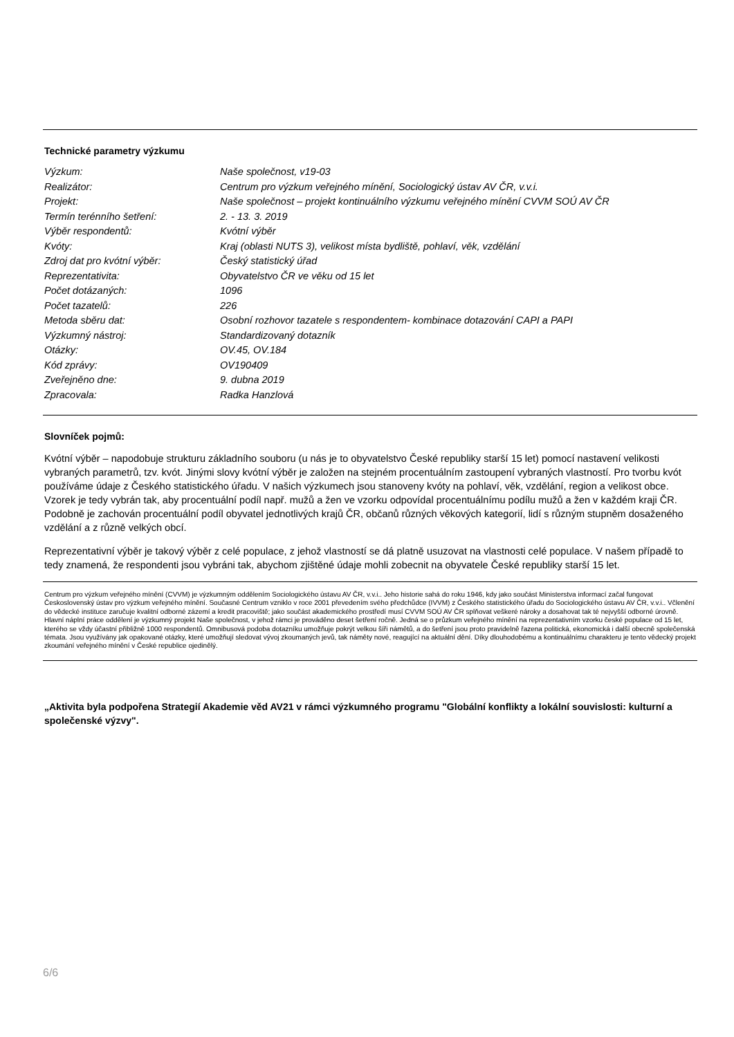Technické parametry výzkumu
| Výzkum: | Naše společnost, v19-03 |
| Realizátor: | Centrum pro výzkum veřejného mínění, Sociologický ústav AV ČR, v.v.i. |
| Projekt: | Naše společnost – projekt kontinuálního výzkumu veřejného mínění CVVM SOÚ AV ČR |
| Termín terénního šetření: | 2. - 13. 3. 2019 |
| Výběr respondentů: | Kvótní výběr |
| Kvóty: | Kraj (oblasti NUTS 3), velikost místa bydliště, pohlaví, věk, vzdělání |
| Zdroj dat pro kvótní výběr: | Český statistický úřad |
| Reprezentativita: | Obyvatelstvo ČR ve věku od 15 let |
| Počet dotázaných: | 1096 |
| Počet tazatelů: | 226 |
| Metoda sběru dat: | Osobní rozhovor tazatele s respondentem- kombinace dotazování CAPI a PAPI |
| Výzkumný nástroj: | Standardizovaný dotazník |
| Otázky: | OV.45, OV.184 |
| Kód zprávy: | OV190409 |
| Zveřejněno dne: | 9. dubna 2019 |
| Zpracovala: | Radka Hanzlová |
Slovníček pojmů:
Kvótní výběr – napodobuje strukturu základního souboru (u nás je to obyvatelstvo České republiky starší 15 let) pomocí nastavení velikosti vybraných parametrů, tzv. kvót. Jinými slovy kvótní výběr je založen na stejném procentuálním zastoupení vybraných vlastností. Pro tvorbu kvót používáme údaje z Českého statistického úřadu. V našich výzkumech jsou stanoveny kvóty na pohlaví, věk, vzdělání, region a velikost obce. Vzorek je tedy vybrán tak, aby procentuální podíl např. mužů a žen ve vzorku odpovídal procentuálnímu podílu mužů a žen v každém kraji ČR. Podobně je zachován procentuální podíl obyvatel jednotlivých krajů ČR, občanů různých věkových kategorií, lidí s různým stupněm dosaženého vzdělání a z různě velkých obcí.
Reprezentativní výběr je takový výběr z celé populace, z jehož vlastností se dá platně usuzovat na vlastnosti celé populace. V našem případě to tedy znamená, že respondenti jsou vybráni tak, abychom zjištěné údaje mohli zobecnit na obyvatele České republiky starší 15 let.
Centrum pro výzkum veřejného mínění (CVVM) je výzkumným oddělením Sociologického ústavu AV ČR, v.v.i.. Jeho historie sahá do roku 1946, kdy jako součást Ministerstva informací začal fungovat Československý ústav pro výzkum veřejného mínění. Současné Centrum vzniklo v roce 2001 převedením svého předchůdce (IVVM) z Českého statistického úřadu do Sociologického ústavu AV ČR, v.v.i.. Včlenění do vědecké instituce zaručuje kvalitní odborné zázemí a kredit pracoviště; jako součást akademického prostředí musí CVVM SOÚ AV ČR splňovat veškeré nároky a dosahovat tak té nejvyšší odborné úrovně. Hlavní náplní práce oddělení je výzkumný projekt Naše společnost, v jehož rámci je prováděno deset šetření ročně. Jedná se o průzkum veřejného mínění na reprezentativním vzorku české populace od 15 let, kterého se vždy účastní přibližně 1000 respondentů. Omnibusová podoba dotazníku umožňuje pokrýt velkou šíři námětů, a do šetření jsou proto pravidelně řazena politická, ekonomická i další obecně společenská témata. Jsou využívány jak opakované otázky, které umožňují sledovat vývoj zkoumaných jevů, tak náměty nové, reagující na aktuální dění. Díky dlouhodobému a kontinuálnímu charakteru je tento vědecký projekt zkoumání veřejného mínění v České republice ojedinělý.
„Aktivita byla podpořena Strategií Akademie věd AV21 v rámci výzkumného programu "Globální konflikty a lokální souvislosti: kulturní a společenské výzvy".
6/6